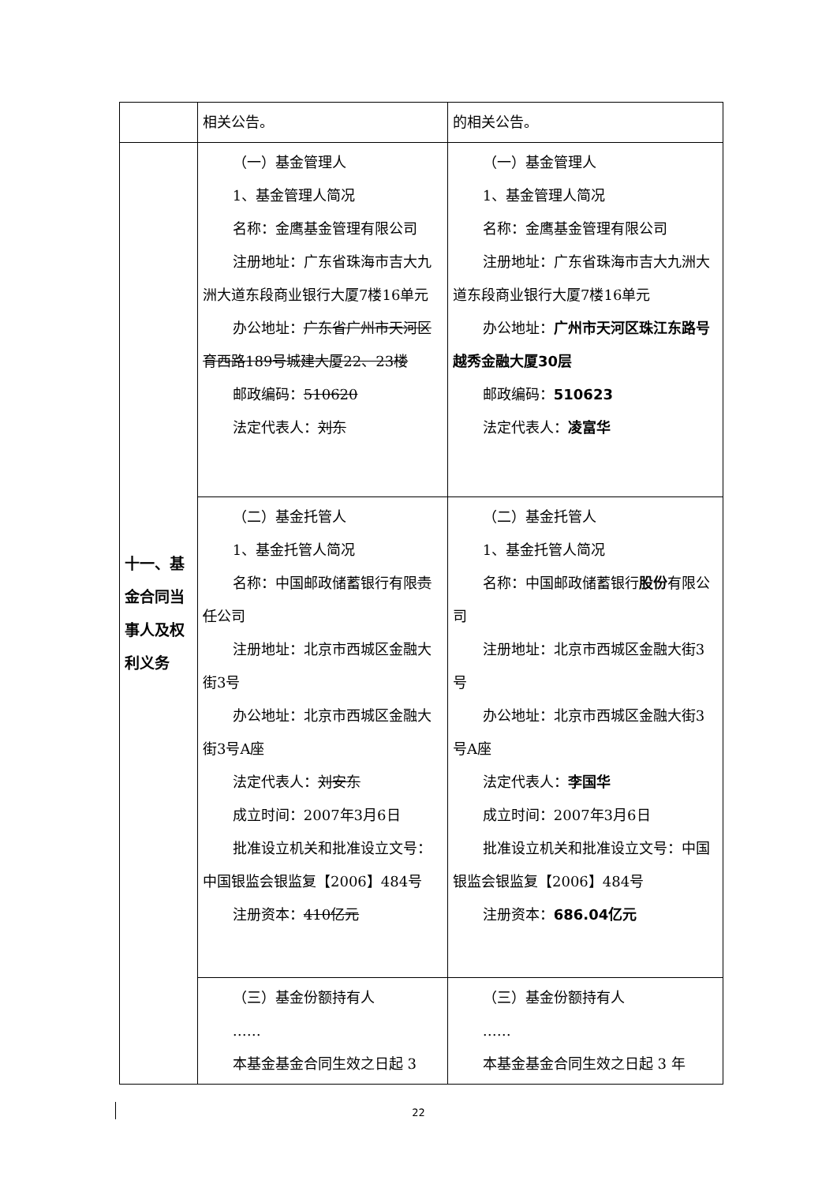| | 相关公告。 | 的相关公告。 |
| 十一、基金合同当事人及权利义务 | （一）基金管理人 1、基金管理人简况 名称：金鹰基金管理有限公司 注册地址：广东省珠海市吉大九洲大道东段商业银行大厦7楼16单元 办公地址： 广东省广州市天河区育西路189号城建大厦22、23楼 邮政编码： 510620 法定代表人： 刘东 | （一）基金管理人 1、基金管理人简况 名称：金鹰基金管理有限公司 注册地址：广东省珠海市吉大九洲大道东段商业银行大厦7楼16单元 办公地址： 广州市天河区珠江东路号越秀金融大厦30层 邮政编码： 510623 法定代表人： 凌富华 |
| | （二）基金托管人 1、基金托管人简况 名称：中国邮政储蓄银行有限 责任 公司 注册地址：北京市西城区金融大街3号 办公地址：北京市西城区金融大街3号A座 法定代表人： 刘安东 成立时间：2007年3月6日 批准设立机关和批准设立文号：中国银监会银监复【2006】484号 注册资本： 410亿元 | （二）基金托管人 1、基金托管人简况 名称：中国邮政储蓄银行 股份 有限公司 注册地址：北京市西城区金融大街3号 办公地址：北京市西城区金融大街3号A座 法定代表人： 李国华 成立时间：2007年3月6日 批准设立机关和批准设立文号：中国银监会银监复【2006】484号 注册资本： 686.04亿元 |
| | （三）基金份额持有人 …… 本基金基金合同生效之日起 3 | （三）基金份额持有人 …… 本基金基金合同生效之日起 3 年 |
22